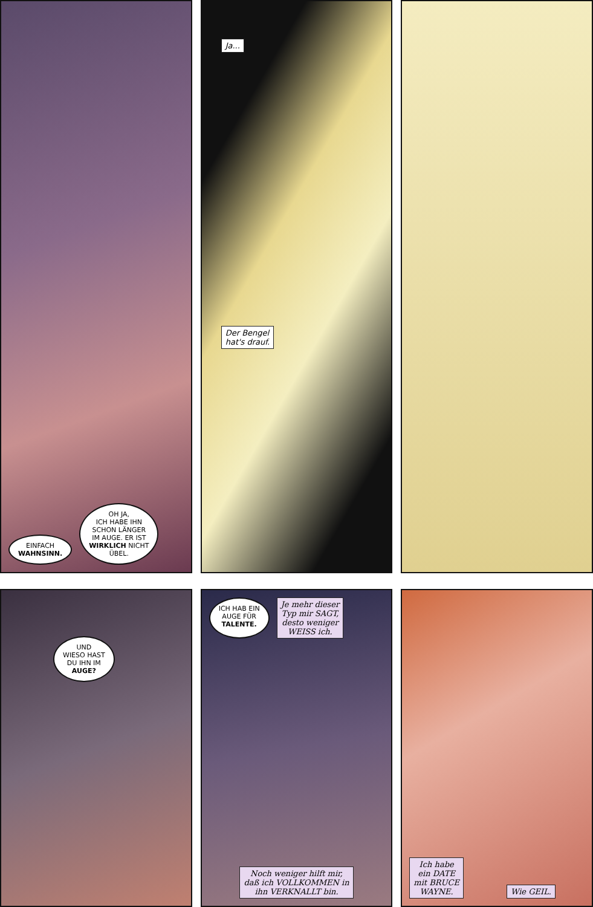EINFACH
WAHNSINN. OH JA,
ICH HABE IHN
SCHON LÄNGER
IM AUGE. ER IST
WIRKLICH NICHT
ÜBEL.
Ja...
Der Bengel
hat's drauf.
UND
WIESO HAST
DU IHN IM
AUGE?
ICH HAB EIN
AUGE FÜR
TALENTE. Je mehr dieser
Typ mir SAGT,
desto weniger
WEISS ich.
Noch weniger hilft mir,
daß ich VOLLKOMMEN in
ihn VERKNALLT bin.
Ich habe
ein DATE
mit BRUCE
WAYNE. Wie GEIL.